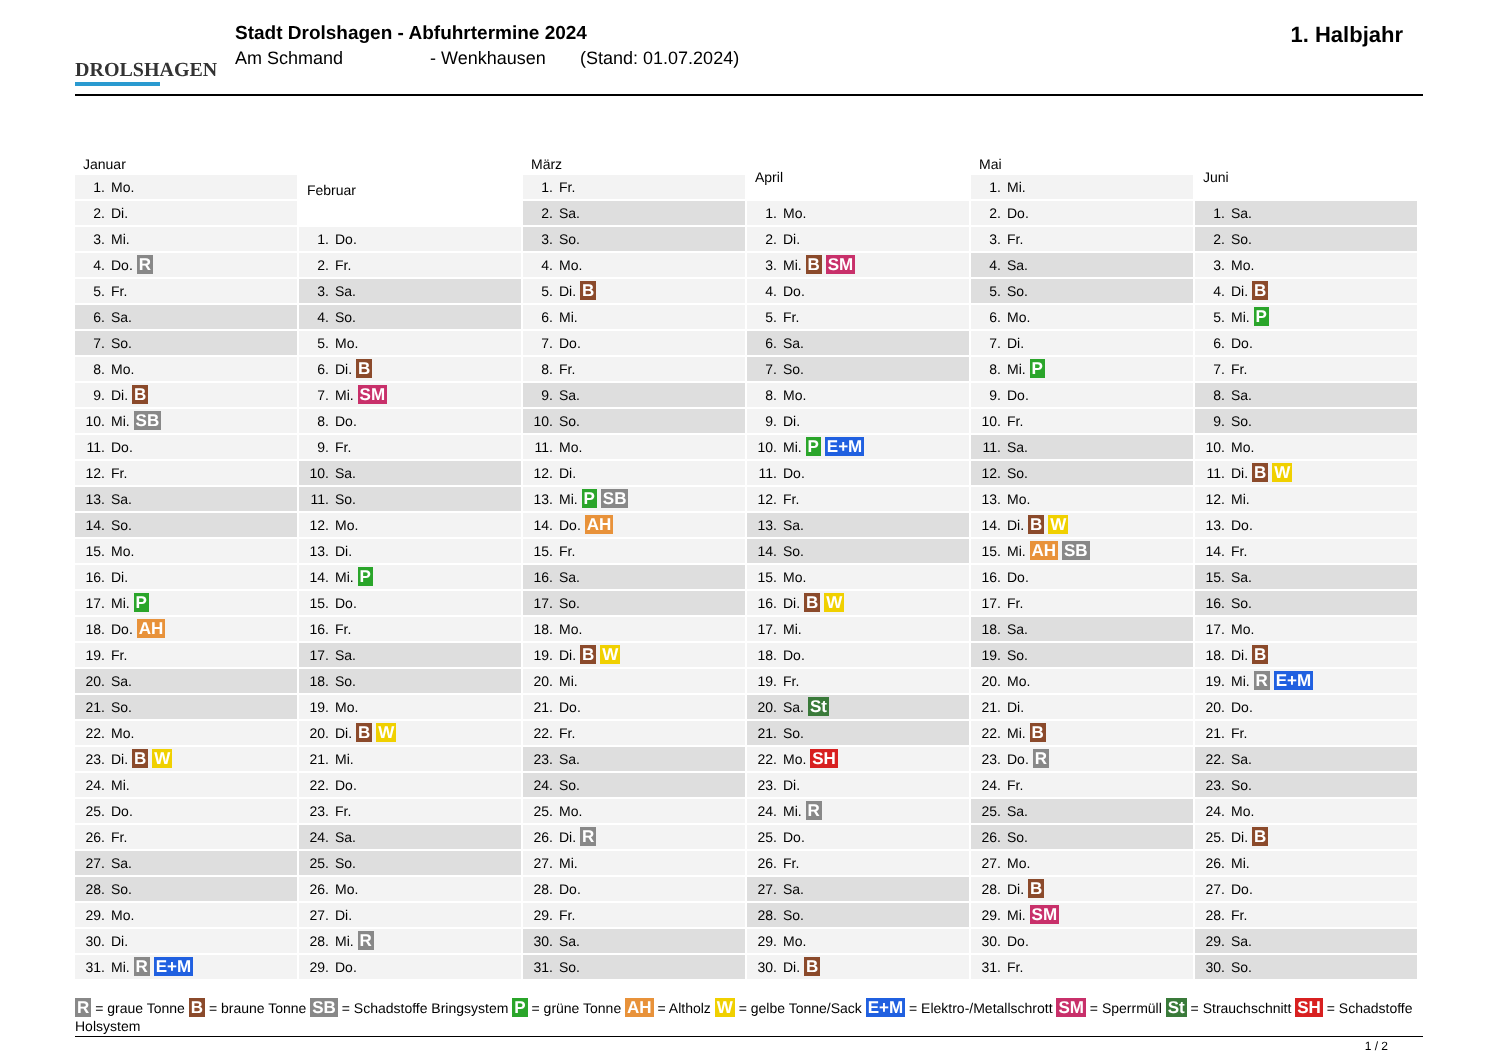DROLSHAGEN
Stadt Drolshagen - Abfuhrtermine 2024
Am Schmand - Wenkhausen (Stand: 01.07.2024)
1. Halbjahr
| Januar | |
| --- | --- |
| 1. | Mo. |
| 2. | Di. |
| 3. | Mi. |
| 4. | Do. R |
| 5. | Fr. |
| 6. | Sa. |
| 7. | So. |
| 8. | Mo. |
| 9. | Di. B |
| 10. | Mi. SB |
| 11. | Do. |
| 12. | Fr. |
| 13. | Sa. |
| 14. | So. |
| 15. | Mo. |
| 16. | Di. |
| 17. | Mi. P |
| 18. | Do. AH |
| 19. | Fr. |
| 20. | Sa. |
| 21. | So. |
| 22. | Mo. |
| 23. | Di. B W |
| 24. | Mi. |
| 25. | Do. |
| 26. | Fr. |
| 27. | Sa. |
| 28. | So. |
| 29. | Mo. |
| 30. | Di. |
| 31. | Mi. R E+M |
| Februar | |
| --- | --- |
| 1. | Do. |
| 2. | Fr. |
| 3. | Sa. |
| 4. | So. |
| 5. | Mo. |
| 6. | Di. B |
| 7. | Mi. SM |
| 8. | Do. |
| 9. | Fr. |
| 10. | Sa. |
| 11. | So. |
| 12. | Mo. |
| 13. | Di. |
| 14. | Mi. P |
| 15. | Do. |
| 16. | Fr. |
| 17. | Sa. |
| 18. | So. |
| 19. | Mo. |
| 20. | Di. B W |
| 21. | Mi. |
| 22. | Do. |
| 23. | Fr. |
| 24. | Sa. |
| 25. | So. |
| 26. | Mo. |
| 27. | Di. |
| 28. | Mi. R |
| 29. | Do. |
| März | |
| --- | --- |
| 1. | Fr. |
| 2. | Sa. |
| 3. | So. |
| 4. | Mo. |
| 5. | Di. B |
| 6. | Mi. |
| 7. | Do. |
| 8. | Fr. |
| 9. | Sa. |
| 10. | So. |
| 11. | Mo. |
| 12. | Di. |
| 13. | Mi. P SB |
| 14. | Do. AH |
| 15. | Fr. |
| 16. | Sa. |
| 17. | So. |
| 18. | Mo. |
| 19. | Di. B W |
| 20. | Mi. |
| 21. | Do. |
| 22. | Fr. |
| 23. | Sa. |
| 24. | So. |
| 25. | Mo. |
| 26. | Di. R |
| 27. | Mi. |
| 28. | Do. |
| 29. | Fr. |
| 30. | Sa. |
| 31. | So. |
| April | |
| --- | --- |
| 1. | Mo. |
| 2. | Di. |
| 3. | Mi. B SM |
| 4. | Do. |
| 5. | Fr. |
| 6. | Sa. |
| 7. | So. |
| 8. | Mo. |
| 9. | Di. |
| 10. | Mi. P E+M |
| 11. | Do. |
| 12. | Fr. |
| 13. | Sa. |
| 14. | So. |
| 15. | Mo. |
| 16. | Di. B W |
| 17. | Mi. |
| 18. | Do. |
| 19. | Fr. |
| 20. | Sa. St |
| 21. | So. |
| 22. | Mo. SH |
| 23. | Di. |
| 24. | Mi. R |
| 25. | Do. |
| 26. | Fr. |
| 27. | Sa. |
| 28. | So. |
| 29. | Mo. |
| 30. | Di. B |
| Mai | |
| --- | --- |
| 1. | Mi. |
| 2. | Do. |
| 3. | Fr. |
| 4. | Sa. |
| 5. | So. |
| 6. | Mo. |
| 7. | Di. |
| 8. | Mi. P |
| 9. | Do. |
| 10. | Fr. |
| 11. | Sa. |
| 12. | So. |
| 13. | Mo. |
| 14. | Di. B W |
| 15. | Mi. AH SB |
| 16. | Do. |
| 17. | Fr. |
| 18. | Sa. |
| 19. | So. |
| 20. | Mo. |
| 21. | Di. |
| 22. | Mi. B |
| 23. | Do. R |
| 24. | Fr. |
| 25. | Sa. |
| 26. | So. |
| 27. | Mo. |
| 28. | Di. B |
| 29. | Mi. SM |
| 30. | Do. |
| 31. | Fr. |
| Juni | |
| --- | --- |
| 1. | Sa. |
| 2. | So. |
| 3. | Mo. |
| 4. | Di. B |
| 5. | Mi. P |
| 6. | Do. |
| 7. | Fr. |
| 8. | Sa. |
| 9. | So. |
| 10. | Mo. |
| 11. | Di. B W |
| 12. | Mi. |
| 13. | Do. |
| 14. | Fr. |
| 15. | Sa. |
| 16. | So. |
| 17. | Mo. |
| 18. | Di. B |
| 19. | Mi. R E+M |
| 20. | Do. |
| 21. | Fr. |
| 22. | Sa. |
| 23. | So. |
| 24. | Mo. |
| 25. | Di. B |
| 26. | Mi. |
| 27. | Do. |
| 28. | Fr. |
| 29. | Sa. |
| 30. | So. |
R = graue Tonne B = braune Tonne SB = Schadstoffe Bringsystem P = grüne Tonne AH = Altholz W = gelbe Tonne/Sack E+M = Elektro-/Metallschrott SM = Sperrmüll St = Strauchschnitt SH = Schadstoffe Holsystem
1 / 2